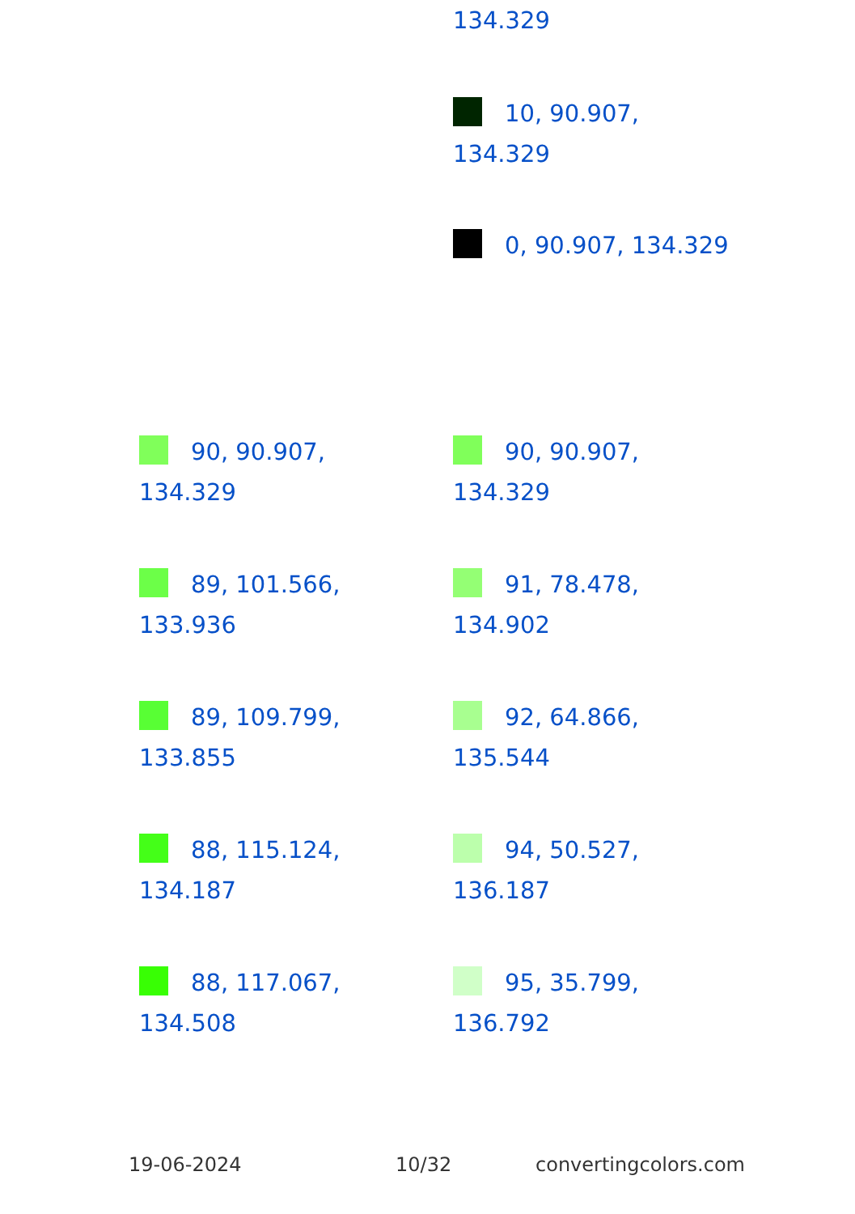134.329
10, 90.907, 134.329
0, 90.907, 134.329
90, 90.907, 134.329
90, 90.907, 134.329
89, 101.566, 133.936
91, 78.478, 134.902
89, 109.799, 133.855
92, 64.866, 135.544
88, 115.124, 134.187
94, 50.527, 136.187
88, 117.067, 134.508
95, 35.799, 136.792
19-06-2024 10/32 convertingcolors.com